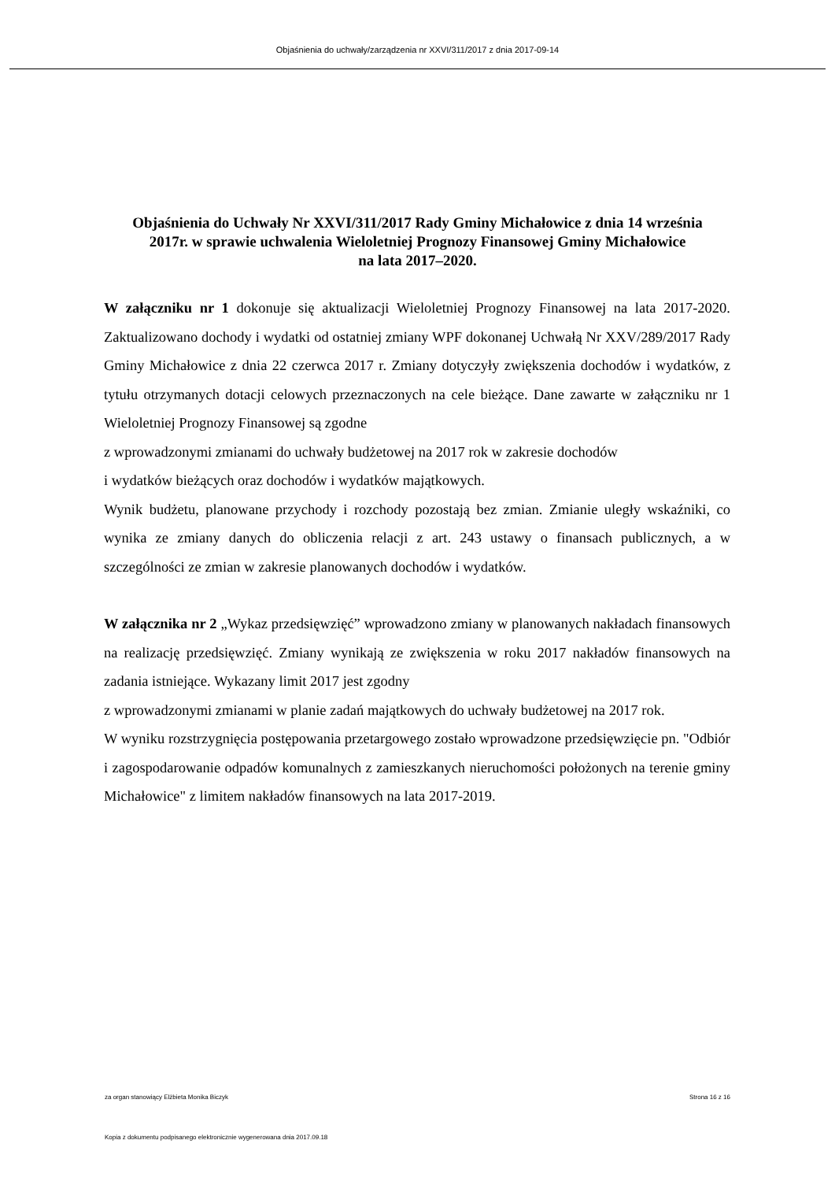Objaśnienia do uchwały/zarządzenia nr XXVI/311/2017 z dnia 2017-09-14
Objaśnienia do Uchwały Nr XXVI/311/2017 Rady Gminy Michałowice z dnia 14 września 2017r. w sprawie uchwalenia Wieloletniej Prognozy Finansowej Gminy Michałowice
na lata 2017–2020.
W załączniku nr 1 dokonuje się aktualizacji Wieloletniej Prognozy Finansowej na lata 2017-2020. Zaktualizowano dochody i wydatki od ostatniej zmiany WPF dokonanej Uchwałą Nr XXV/289/2017 Rady Gminy Michałowice z dnia 22 czerwca 2017 r. Zmiany dotyczyły zwiększenia dochodów i wydatków, z tytułu otrzymanych dotacji celowych przeznaczonych na cele bieżące. Dane zawarte w załączniku nr 1 Wieloletniej Prognozy Finansowej są zgodne
z wprowadzonymi zmianami do uchwały budżetowej na 2017 rok w zakresie dochodów
i wydatków bieżących oraz dochodów i wydatków majątkowych.
Wynik budżetu, planowane przychody i rozchody pozostają bez zmian. Zmianie uległy wskaźniki, co wynika ze zmiany danych do obliczenia relacji z art. 243 ustawy o finansach publicznych, a w szczególności ze zmian w zakresie planowanych dochodów i wydatków.
W załącznika nr 2 „Wykaz przedsięwzięć” wprowadzono zmiany w planowanych nakładach finansowych na realizację przedsięwzięć. Zmiany wynikają ze zwiększenia w roku 2017 nakładów finansowych na zadania istniejące. Wykazany limit 2017 jest zgodny
z wprowadzonymi zmianami w planie zadań majątkowych do uchwały budżetowej na 2017 rok.
W wyniku rozstrzygnięcia postępowania przetargowego zostało wprowadzone przedsięwzięcie pn. "Odbiór i zagospodarowanie odpadów komunalnych z zamieszkanych nieruchomości położonych na terenie gminy Michałowice" z limitem nakładów finansowych na lata 2017-2019.
za organ stanowiący Elżbieta Monika Biczyk Strona 16 z 16
Kopia z dokumentu podpisanego elektronicznie wygenerowana dnia 2017.09.18